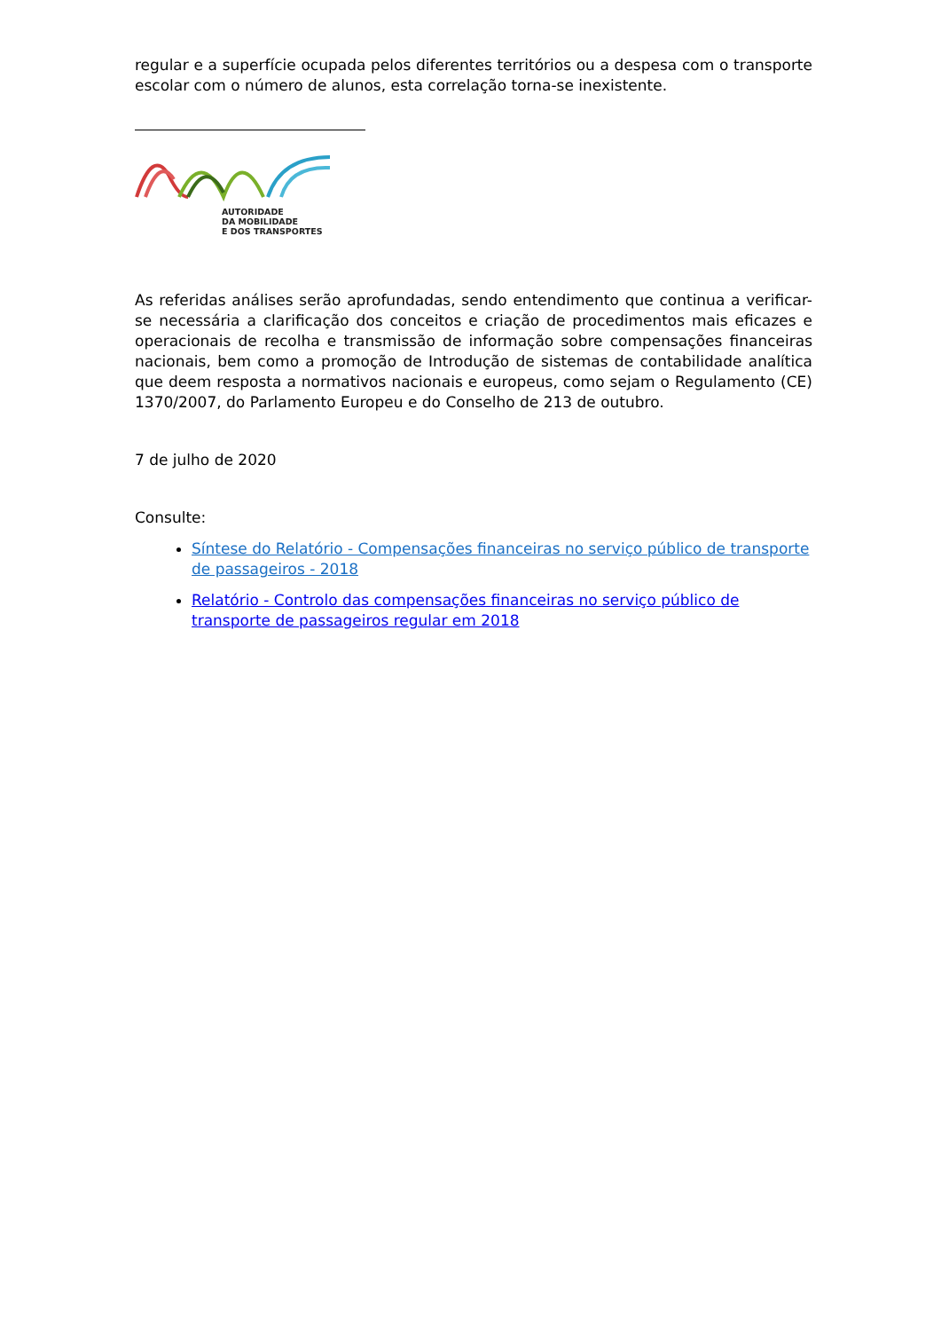regular e a superfície ocupada pelos diferentes territórios ou a despesa com o transporte escolar com o número de alunos, esta correlação torna-se inexistente.
AUTORIDADE
DA MOBILIDADE
E DOS TRANSPORTES
As referidas análises serão aprofundadas, sendo entendimento que continua a verificar-se necessária a clarificação dos conceitos e criação de procedimentos mais eficazes e operacionais de recolha e transmissão de informação sobre compensações financeiras nacionais, bem como a promoção de Introdução de sistemas de contabilidade analítica que deem resposta a normativos nacionais e europeus, como sejam o Regulamento (CE) 1370/2007, do Parlamento Europeu e do Conselho de 213 de outubro.
7 de julho de 2020
Consulte:
Síntese do Relatório - Compensações financeiras no serviço público de transporte de passageiros - 2018
Relatório - Controlo das compensações financeiras no serviço público de transporte de passageiros regular em 2018